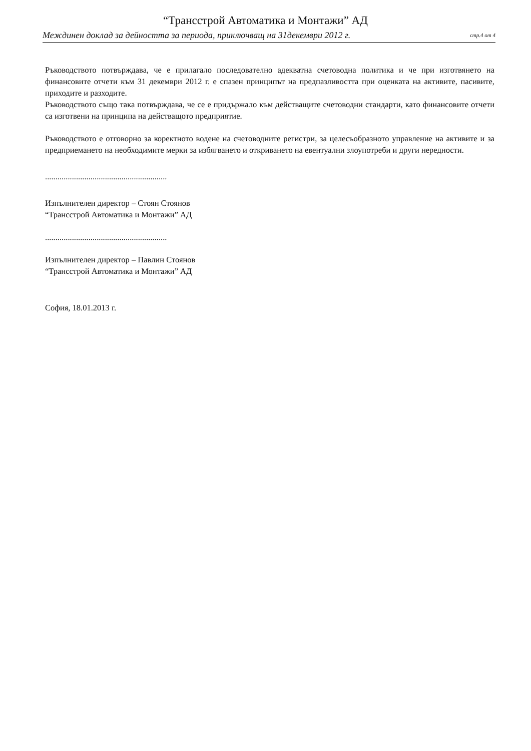“Трансстрой Автоматика и Монтажи” АД
Междинен доклад за дейността за периода, приключващ на 31декември 2012 г. стр.4 от 4
Ръководството потвърждава, че е прилагало последователно адекватна счетоводна политика и че при изготвянето на финансовите отчети към 31 декември 2012 г. е спазен принципът на предпазливостта при оценката на активите, пасивите, приходите и разходите.
Ръководството също така потвърждава, че се е придържало към действащите счетоводни стандарти, като финансовите отчети са изготвени на принципа на действащото предприятие.
Ръководството е отговорно за коректното водене на счетоводните регистри, за целесъобразното управление на активите и за предприемането на необходимите мерки за избягването и откриването на евентуални злоупотреби и други нередности.
...........................................................
Изпълнителен директор – Стоян Стоянов
“Трансстрой Автоматика и Монтажи” АД
...........................................................
Изпълнителен директор – Павлин Стоянов
“Трансстрой Автоматика и Монтажи” АД
София, 18.01.2013 г.